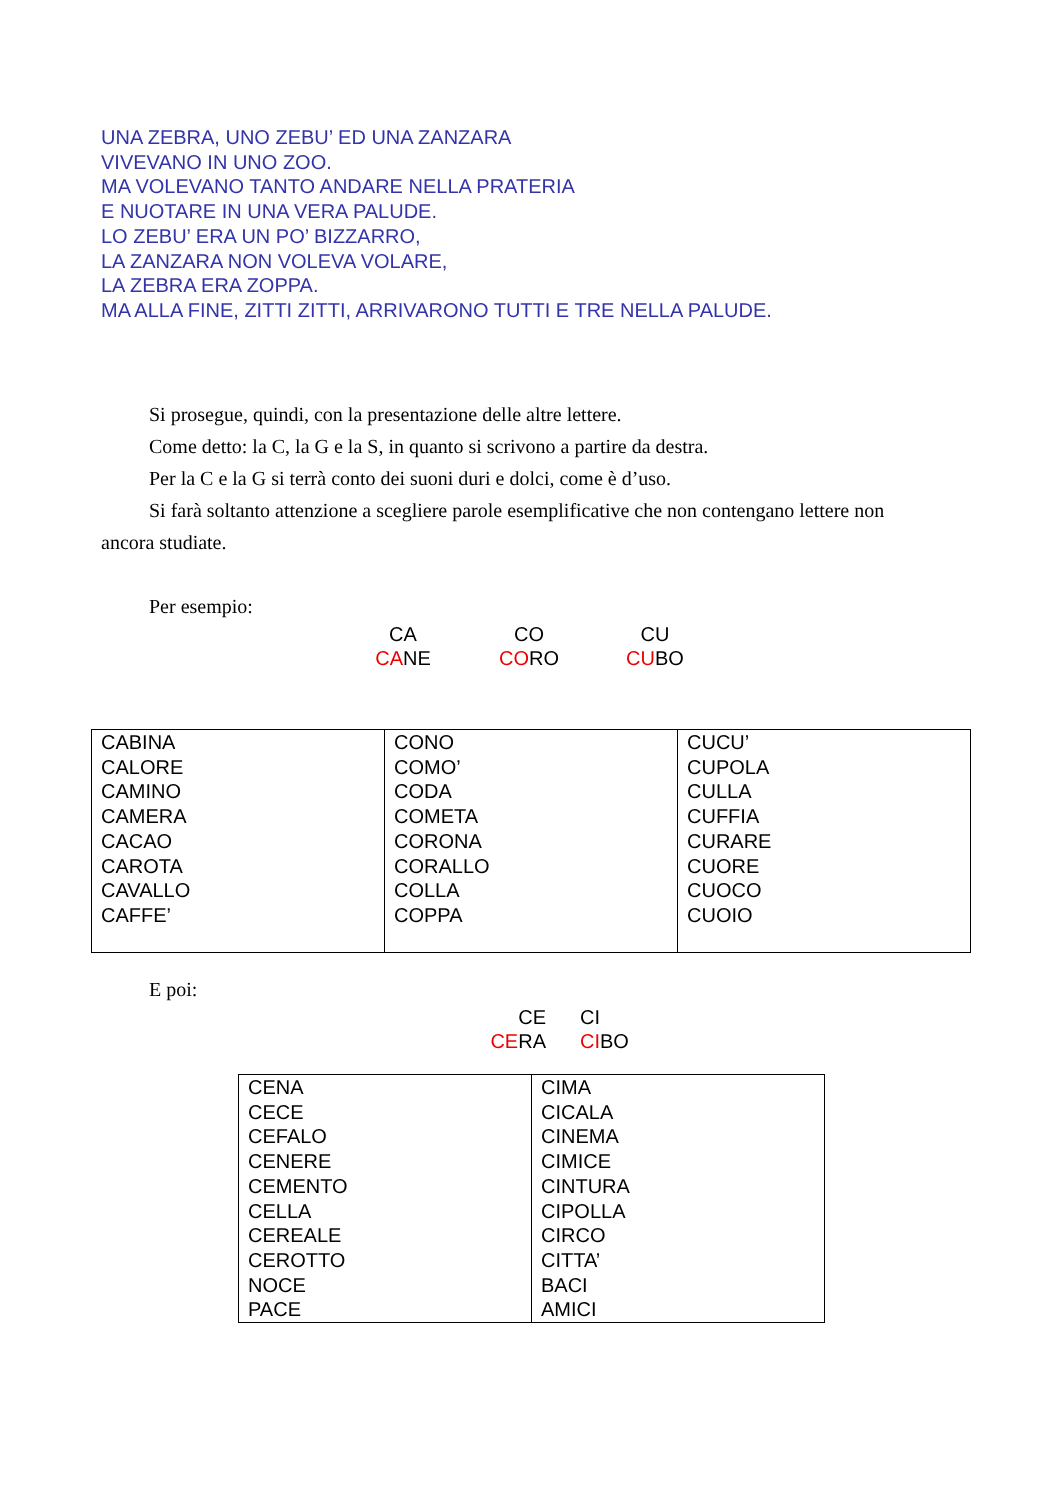UNA ZEBRA, UNO ZEBU’ ED UNA ZANZARA
VIVEVANO IN UNO ZOO.
MA VOLEVANO TANTO ANDARE NELLA PRATERIA
E NUOTARE IN UNA VERA PALUDE.
LO ZEBU’ ERA UN PO’ BIZZARRO,
LA ZANZARA NON VOLEVA VOLARE,
LA ZEBRA ERA ZOPPA.
MA ALLA FINE, ZITTI ZITTI, ARRIVARONO TUTTI E TRE NELLA PALUDE.
Si prosegue, quindi, con la presentazione delle altre lettere.
Come detto: la C, la G e la S, in quanto si scrivono a partire da destra.
Per la C e la G si terrà conto dei suoni duri e dolci, come è d’uso.
Si farà soltanto attenzione a scegliere parole esemplificative che non contengano lettere non ancora studiate.
Per esempio:
CA
CANE
CO
CORO
CU
CUBO
| CABINA CALORE CAMINO CAMERA CACAO CAROTA CAVALLO CAFFE’ | CONO COMO’ CODA COMETA CORONA CORALLO COLLA COPPA | CUCU’ CUPOLA CULLA CUFFIA CURARE CUORE CUOCO CUOIO |
E poi:
CE
CERA
CI
CIBO
| CENA CECE CEFALO CENERE CEMENTO CELLA CEREALE CEROTTO NOCE PACE | CIMA CICALA CINEMA CIMICE CINTURA CIPOLLA CIRCO CITTA’ BACI AMICI |